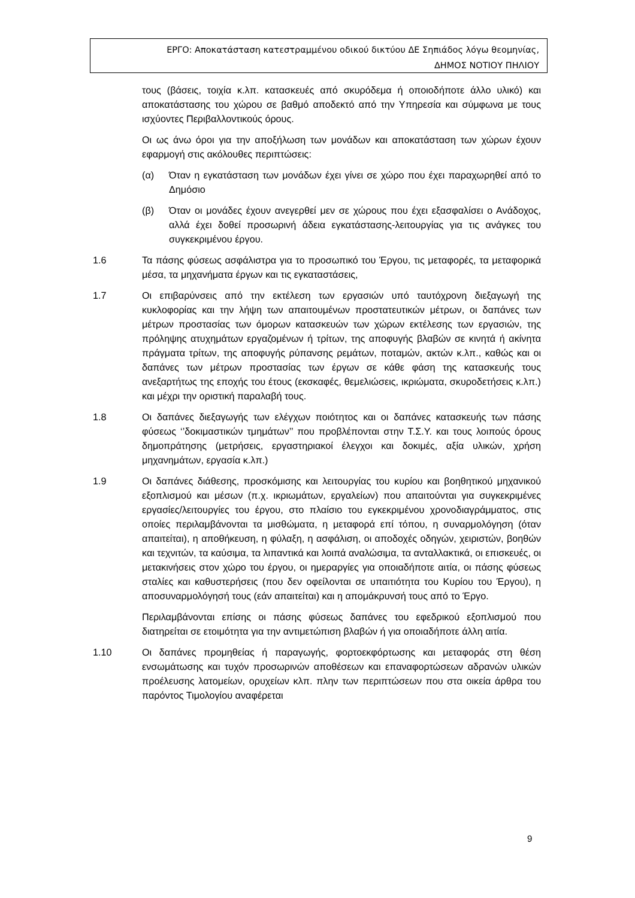ΕΡΓΟ: Αποκατάσταση κατεστραμμένου οδικού δικτύου ΔΕ Σηπιάδος λόγω θεομηνίας,
ΔΗΜΟΣ ΝΟΤΙΟΥ ΠΗΛΙΟΥ
τους (βάσεις, τοιχία κ.λπ. κατασκευές από σκυρόδεμα ή οποιοδήποτε άλλο υλικό) και αποκατάστασης του χώρου σε βαθμό αποδεκτό από την Υπηρεσία και σύμφωνα με τους ισχύοντες Περιβαλλοντικούς όρους.
Οι ως άνω όροι για την αποξήλωση των μονάδων και αποκατάσταση των χώρων έχουν εφαρμογή στις ακόλουθες περιπτώσεις:
(α) Όταν η εγκατάσταση των μονάδων έχει γίνει σε χώρο που έχει παραχωρηθεί από το Δημόσιο
(β) Όταν οι μονάδες έχουν ανεγερθεί μεν σε χώρους που έχει εξασφαλίσει ο Ανάδοχος, αλλά έχει δοθεί προσωρινή άδεια εγκατάστασης-λειτουργίας για τις ανάγκες του συγκεκριμένου έργου.
1.6 Τα πάσης φύσεως ασφάλιστρα για το προσωπικό του Έργου, τις μεταφορές, τα μεταφορικά μέσα, τα μηχανήματα έργων και τις εγκαταστάσεις,
1.7 Οι επιβαρύνσεις από την εκτέλεση των εργασιών υπό ταυτόχρονη διεξαγωγή της κυκλοφορίας και την λήψη των απαιτουμένων προστατευτικών μέτρων, οι δαπάνες των μέτρων προστασίας των όμορων κατασκευών των χώρων εκτέλεσης των εργασιών, της πρόληψης ατυχημάτων εργαζομένων ή τρίτων, της αποφυγής βλαβών σε κινητά ή ακίνητα πράγματα τρίτων, της αποφυγής ρύπανσης ρεμάτων, ποταμών, ακτών κ.λπ., καθώς και οι δαπάνες των μέτρων προστασίας των έργων σε κάθε φάση της κατασκευής τους ανεξαρτήτως της εποχής του έτους (εκσκαφές, θεμελιώσεις, ικριώματα, σκυροδετήσεις κ.λπ.) και μέχρι την οριστική παραλαβή τους.
1.8 Οι δαπάνες διεξαγωγής των ελέγχων ποιότητος και οι δαπάνες κατασκευής των πάσης φύσεως ‘’δοκιμαστικών τμημάτων’’ που προβλέπονται στην Τ.Σ.Υ. και τους λοιπούς όρους δημοπράτησης (μετρήσεις, εργαστηριακοί έλεγχοι και δοκιμές, αξία υλικών, χρήση μηχανημάτων, εργασία κ.λπ.)
1.9 Οι δαπάνες διάθεσης, προσκόμισης και λειτουργίας του κυρίου και βοηθητικού μηχανικού εξοπλισμού και μέσων (π.χ. ικριωμάτων, εργαλείων) που απαιτούνται για συγκεκριμένες εργασίες/λειτουργίες του έργου, στο πλαίσιο του εγκεκριμένου χρονοδιαγράμματος, στις οποίες περιλαμβάνονται τα μισθώματα, η μεταφορά επί τόπου, η συναρμολόγηση (όταν απαιτείται), η αποθήκευση, η φύλαξη, η ασφάλιση, οι αποδοχές οδηγών, χειριστών, βοηθών και τεχνιτών, τα καύσιμα, τα λιπαντικά και λοιπά αναλώσιμα, τα ανταλλακτικά, οι επισκευές, οι μετακινήσεις στον χώρο του έργου, οι ημεραργίες για οποιαδήποτε αιτία, οι πάσης φύσεως σταλίες και καθυστερήσεις (που δεν οφείλονται σε υπαιτιότητα του Κυρίου του Έργου), η αποσυναρμολόγησή τους (εάν απαιτείται) και η απομάκρυνσή τους από το Έργο.
Περιλαμβάνονται επίσης οι πάσης φύσεως δαπάνες του εφεδρικού εξοπλισμού που διατηρείται σε ετοιμότητα για την αντιμετώπιση βλαβών ή για οποιαδήποτε άλλη αιτία.
1.10 Οι δαπάνες προμηθείας ή παραγωγής, φορτοεκφόρτωσης και μεταφοράς στη θέση ενσωμάτωσης και τυχόν προσωρινών αποθέσεων και επαναφορτώσεων αδρανών υλικών προέλευσης λατομείων, ορυχείων κλπ. πλην των περιπτώσεων που στα οικεία άρθρα του παρόντος Τιμολογίου αναφέρεται
9